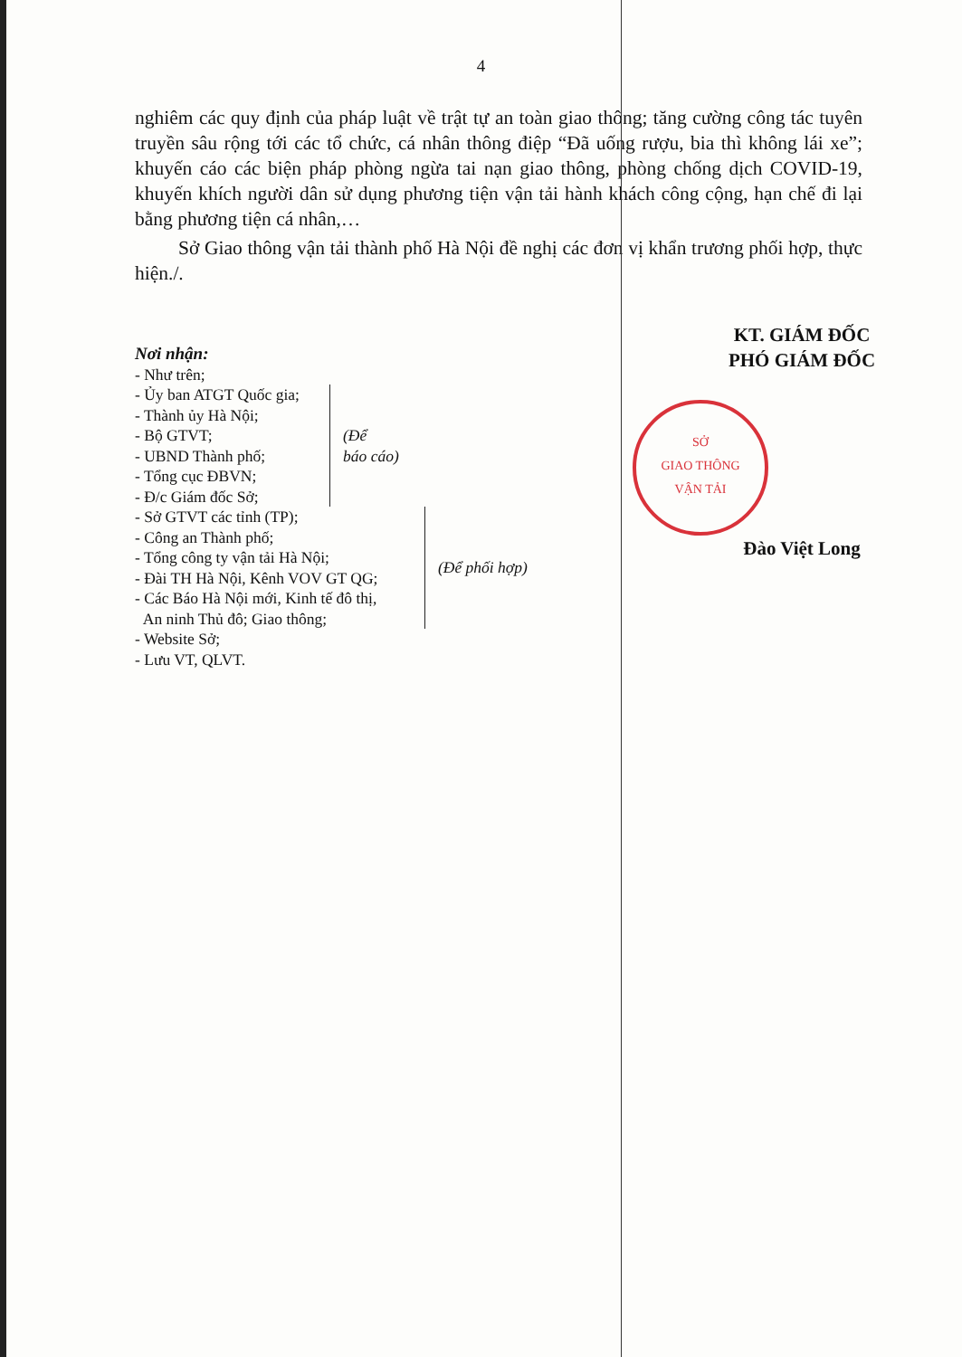4
nghiêm các quy định của pháp luật về trật tự an toàn giao thông; tăng cường công tác tuyên truyền sâu rộng tới các tổ chức, cá nhân thông điệp “Đã uống rượu, bia thì không lái xe”; khuyến cáo các biện pháp phòng ngừa tai nạn giao thông, phòng chống dịch COVID-19, khuyến khích người dân sử dụng phương tiện vận tải hành khách công cộng, hạn chế đi lại bằng phương tiện cá nhân,…
Sở Giao thông vận tải thành phố Hà Nội đề nghị các đơn vị khẩn trương phối hợp, thực hiện./.
Nơi nhận:
- Như trên;
- Ủy ban ATGT Quốc gia;
- Thành ủy Hà Nội;
- Bộ GTVT;
- UBND Thành phố;
- Tổng cục ĐBVN;
- Đ/c Giám đốc Sở;
(Để
báo cáo)
- Sở GTVT các tỉnh (TP);
- Công an Thành phố;
- Tổng công ty vận tải Hà Nội;
- Đài TH Hà Nội, Kênh VOV GT QG;
- Các Báo Hà Nội mới, Kinh tế đô thị,
An ninh Thủ đô; Giao thông;
(Để phối hợp)
- Website Sở;
- Lưu VT, QLVT.
KT. GIÁM ĐỐC
PHÓ GIÁM ĐỐC
SỞ
GIAO THÔNG
VẬN TẢI
Đào Việt Long